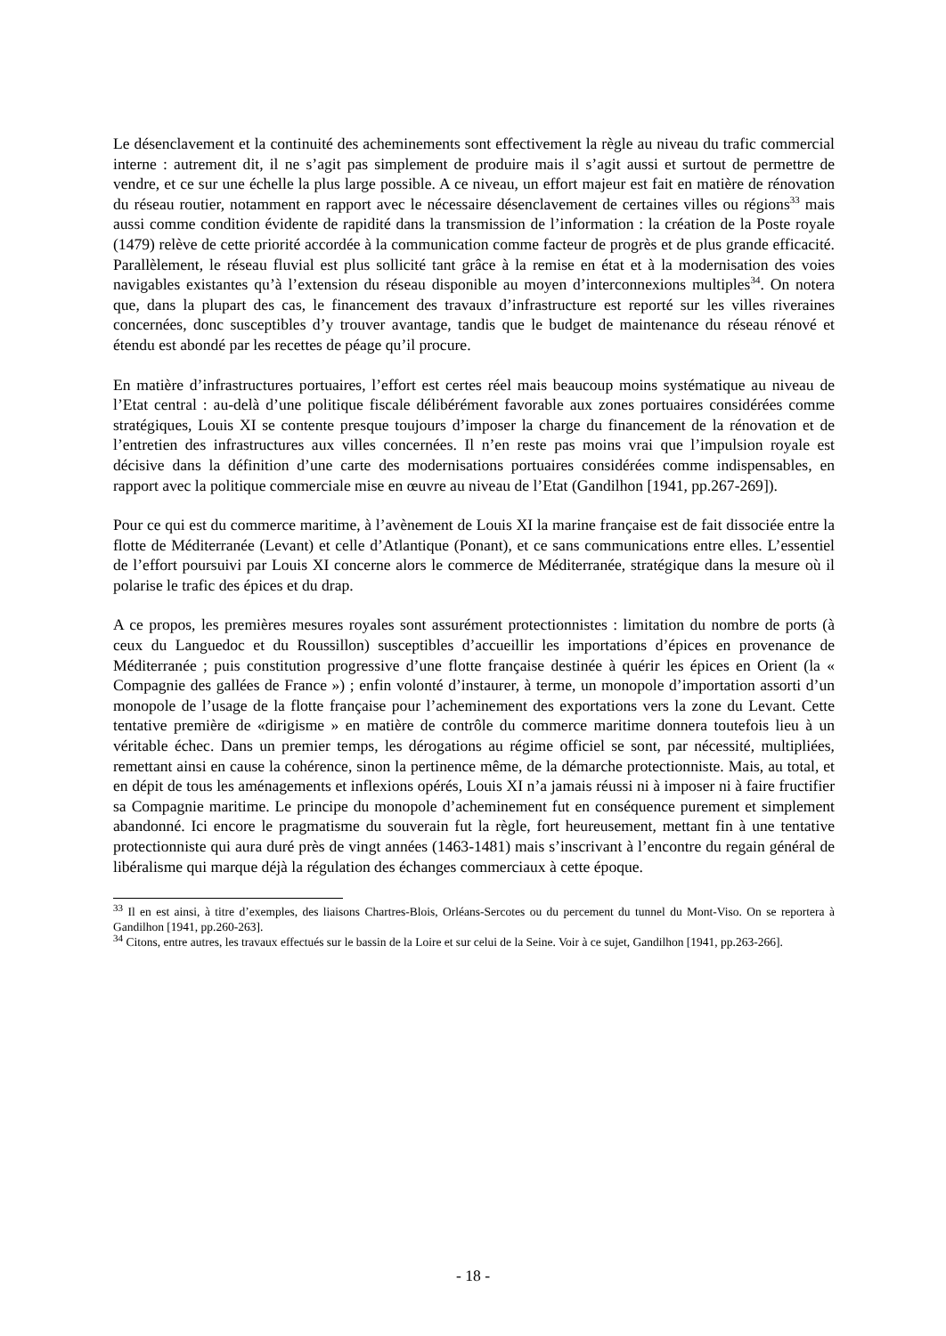Le désenclavement et la continuité des acheminements sont effectivement la règle au niveau du trafic commercial interne : autrement dit, il ne s’agit pas simplement de produire mais il s’agit aussi et surtout de permettre de vendre, et ce sur une échelle la plus large possible. A ce niveau, un effort majeur est fait en matière de rénovation du réseau routier, notamment en rapport avec le nécessaire désenclavement de certaines villes ou régions<sup>33</sup> mais aussi comme condition évidente de rapidité dans la transmission de l’information : la création de la Poste royale (1479) relève de cette priorité accordée à la communication comme facteur de progrès et de plus grande efficacité. Parallèlement, le réseau fluvial est plus sollicité tant grâce à la remise en état et à la modernisation des voies navigables existantes qu’à l’extension du réseau disponible au moyen d’interconnexions multiples<sup>34</sup>. On notera que, dans la plupart des cas, le financement des travaux d’infrastructure est reporté sur les villes riveraines concernées, donc susceptibles d’y trouver avantage, tandis que le budget de maintenance du réseau rénové et étendu est abondé par les recettes de péage qu’il procure.
En matière d’infrastructures portuaires, l’effort est certes réel mais beaucoup moins systématique au niveau de l’Etat central : au-delà d’une politique fiscale délibérément favorable aux zones portuaires considérées comme stratégiques, Louis XI se contente presque toujours d’imposer la charge du financement de la rénovation et de l’entretien des infrastructures aux villes concernées. Il n’en reste pas moins vrai que l’impulsion royale est décisive dans la définition d’une carte des modernisations portuaires considérées comme indispensables, en rapport avec la politique commerciale mise en œuvre au niveau de l’Etat (Gandilhon [1941, pp.267-269]).
Pour ce qui est du commerce maritime, à l’avènement de Louis XI la marine française est de fait dissociée entre la flotte de Méditerranée (Levant) et celle d’Atlantique (Ponant), et ce sans communications entre elles. L’essentiel de l’effort poursuivi par Louis XI concerne alors le commerce de Méditerranée, stratégique dans la mesure où il polarise le trafic des épices et du drap.
A ce propos, les premières mesures royales sont assurément protectionnistes : limitation du nombre de ports (à ceux du Languedoc et du Roussillon) susceptibles d’accueillir les importations d’épices en provenance de Méditerranée ; puis constitution progressive d’une flotte française destinée à quérir les épices en Orient (la « Compagnie des gallées de France ») ; enfin volonté d’instaurer, à terme, un monopole d’importation assorti d’un monopole de l’usage de la flotte française pour l’acheminement des exportations vers la zone du Levant. Cette tentative première de «dirigisme » en matière de contrôle du commerce maritime donnera toutefois lieu à un véritable échec. Dans un premier temps, les dérogations au régime officiel se sont, par nécessité, multipliées, remettant ainsi en cause la cohérence, sinon la pertinence même, de la démarche protectionniste. Mais, au total, et en dépit de tous les aménagements et inflexions opérés, Louis XI n’a jamais réussi ni à imposer ni à faire fructifier sa Compagnie maritime. Le principe du monopole d’acheminement fut en conséquence purement et simplement abandonné. Ici encore le pragmatisme du souverain fut la règle, fort heureusement, mettant fin à une tentative protectionniste qui aura duré près de vingt années (1463-1481) mais s’inscrivant à l’encontre du regain général de libéralisme qui marque déjà la régulation des échanges commerciaux à cette époque.
<sup>33</sup> Il en est ainsi, à titre d’exemples, des liaisons Chartres-Blois, Orléans-Sercotes ou du percement du tunnel du Mont-Viso. On se reportera à Gandilhon [1941, pp.260-263].
<sup>34</sup> Citons, entre autres, les travaux effectués sur le bassin de la Loire et sur celui de la Seine. Voir à ce sujet, Gandilhon [1941, pp.263-266].
- 18 -